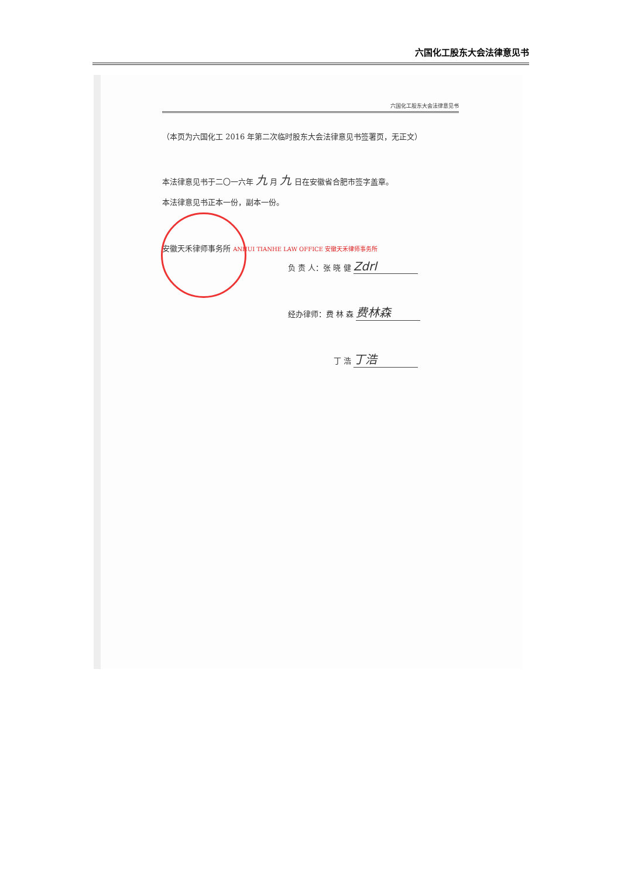六国化工股东大会法律意见书
六国化工股东大会法律意见书
（本页为六国化工 2016 年第二次临时股东大会法律意见书签署页，无正文）
本法律意见书于二〇一六年 九 月 九 日在安徽省合肥市签字盖章。
本法律意见书正本一份，副本一份。
安徽天禾律师事务所 ANHUI TIANHE LAW OFFICE 安徽天禾律师事务所
负 责 人：张 晓 健 Zdrl
经办律师：费 林 森 费林森
丁 浩 丁浩